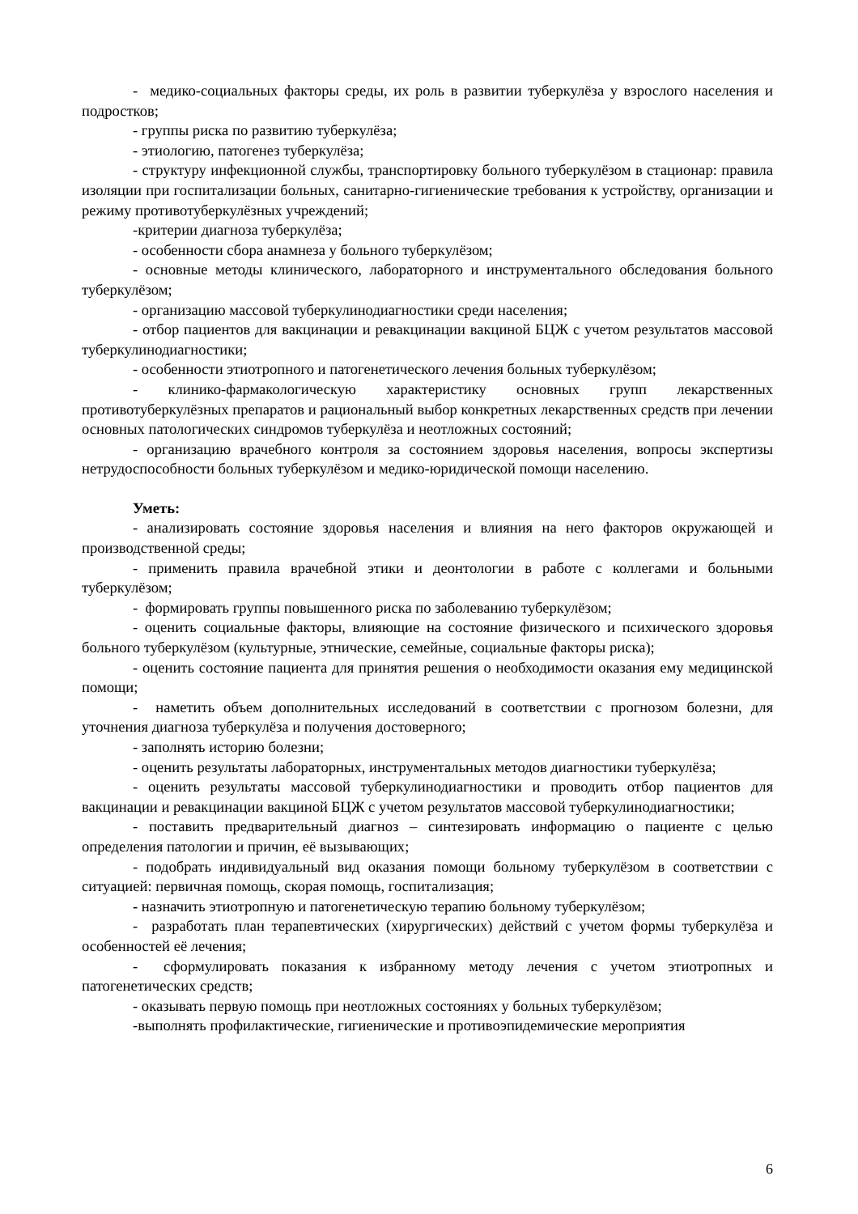- медико-социальных факторы среды, их роль в развитии туберкулёза у взрослого населения и подростков;
- группы риска по развитию туберкулёза;
- этиологию, патогенез туберкулёза;
- структуру инфекционной службы, транспортировку больного туберкулёзом в стационар: правила изоляции при госпитализации больных, санитарно-гигиенические требования к устройству, организации и режиму противотуберкулёзных учреждений;
-критерии диагноза туберкулёза;
- особенности сбора анамнеза у больного туберкулёзом;
- основные методы клинического, лабораторного и инструментального обследования больного туберкулёзом;
- организацию массовой туберкулинодиагностики среди населения;
- отбор пациентов для вакцинации и ревакцинации вакциной БЦЖ с учетом результатов массовой туберкулинодиагностики;
- особенности этиотропного и патогенетического лечения больных туберкулёзом;
- клинико-фармакологическую характеристику основных групп лекарственных противотуберкулёзных препаратов и рациональный выбор конкретных лекарственных средств при лечении основных патологических синдромов туберкулёза и неотложных состояний;
- организацию врачебного контроля за состоянием здоровья населения, вопросы экспертизы нетрудоспособности больных туберкулёзом и медико-юридической помощи населению.
Уметь:
- анализировать состояние здоровья населения и влияния на него факторов окружающей и производственной среды;
- применить правила врачебной этики и деонтологии в работе с коллегами и больными туберкулёзом;
- формировать группы повышенного риска по заболеванию туберкулёзом;
- оценить социальные факторы, влияющие на состояние физического и психического здоровья больного туберкулёзом (культурные, этнические, семейные, социальные факторы риска);
- оценить состояние пациента для принятия решения о необходимости оказания ему медицинской помощи;
- наметить объем дополнительных исследований в соответствии с прогнозом болезни, для уточнения диагноза туберкулёза и получения достоверного;
- заполнять историю болезни;
- оценить результаты лабораторных, инструментальных методов диагностики туберкулёза;
- оценить результаты массовой туберкулинодиагностики и проводить отбор пациентов для вакцинации и ревакцинации вакциной БЦЖ с учетом результатов массовой туберкулинодиагностики;
- поставить предварительный диагноз – синтезировать информацию о пациенте с целью определения патологии и причин, её вызывающих;
- подобрать индивидуальный вид оказания помощи больному туберкулёзом в соответствии с ситуацией: первичная помощь, скорая помощь, госпитализация;
- назначить этиотропную и патогенетическую терапию больному туберкулёзом;
- разработать план терапевтических (хирургических) действий с учетом формы туберкулёза и особенностей её лечения;
- сформулировать показания к избранному методу лечения с учетом этиотропных и патогенетических средств;
- оказывать первую помощь при неотложных состояниях у больных туберкулёзом;
-выполнять профилактические, гигиенические и противоэпидемические мероприятия
6